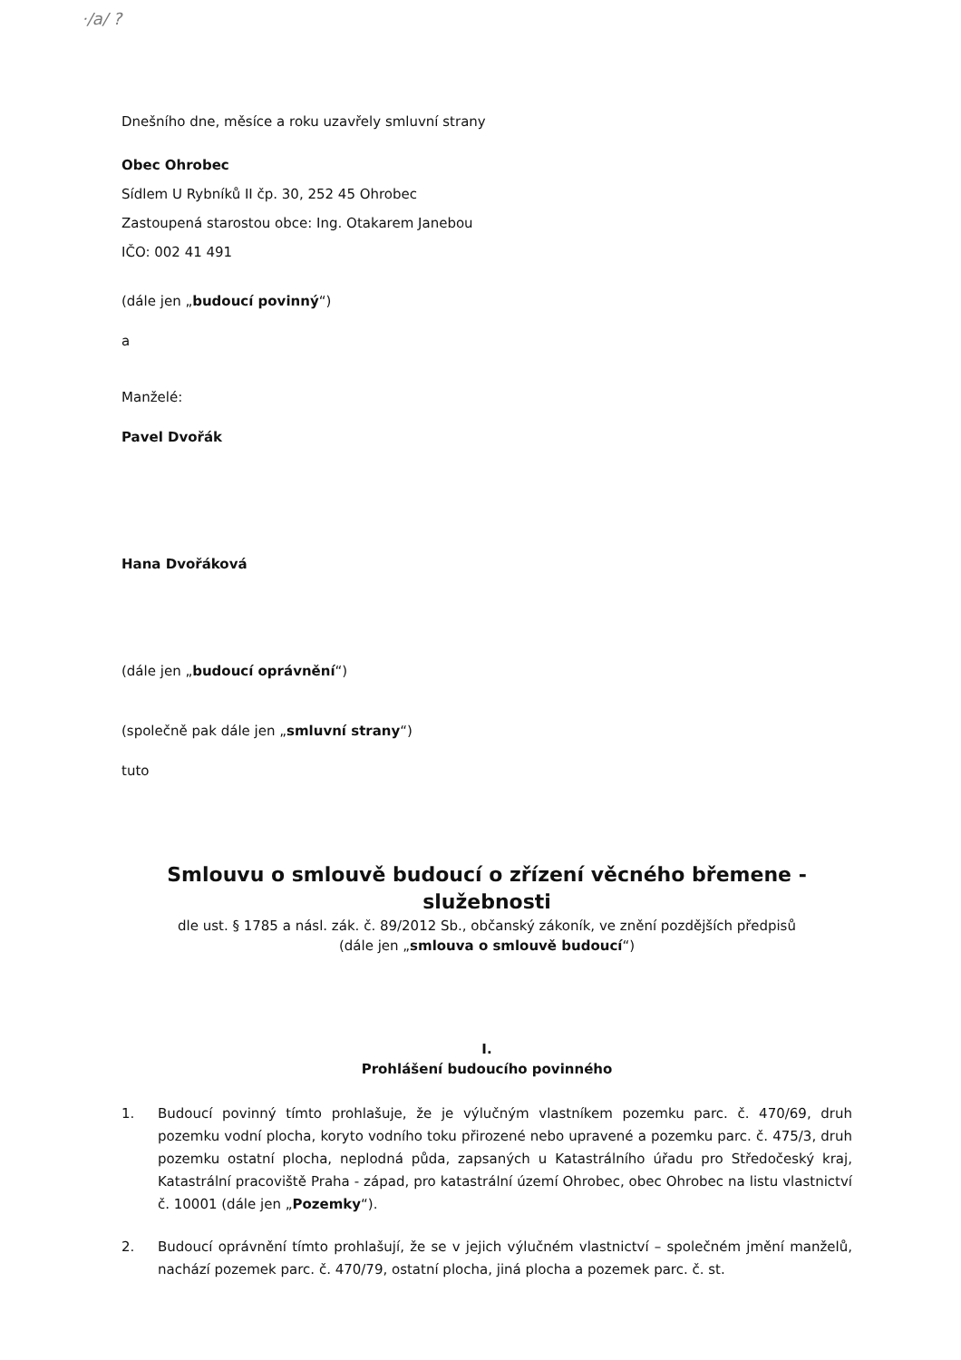·/a/ ?
Dnešního dne, měsíce a roku uzavřely smluvní strany
Obec Ohrobec
Sídlem U Rybníků II čp. 30, 252 45 Ohrobec
Zastoupená starostou obce: Ing. Otakarem Janebou
IČO: 002 41 491
(dále jen „budoucí povinný“)
a
Manželé:
Pavel Dvořák
Hana Dvořáková
(dále jen „budoucí oprávnění“)
(společně pak dále jen „smluvní strany“)
tuto
Smlouvu o smlouvě budoucí o zřízení věcného břemene -
služebnosti
dle ust. § 1785 a násl. zák. č. 89/2012 Sb., občanský zákoník, ve znění pozdějších předpisů
(dále jen „smlouva o smlouvě budoucí“)
I.
Prohlášení budoucího povinného
1. Budoucí povinný tímto prohlašuje, že je výlučným vlastníkem pozemku parc. č. 470/69, druh pozemku vodní plocha, koryto vodního toku přirozené nebo upravené a pozemku parc. č. 475/3, druh pozemku ostatní plocha, neplodná půda, zapsaných u Katastrálního úřadu pro Středočeský kraj, Katastrální pracoviště Praha - západ, pro katastrální území Ohrobec, obec Ohrobec na listu vlastnictví č. 10001 (dále jen „Pozemky“).
2. Budoucí oprávnění tímto prohlašují, že se v jejich výlučném vlastnictví – společném jmění manželů, nachází pozemek parc. č. 470/79, ostatní plocha, jiná plocha a pozemek parc. č. st.